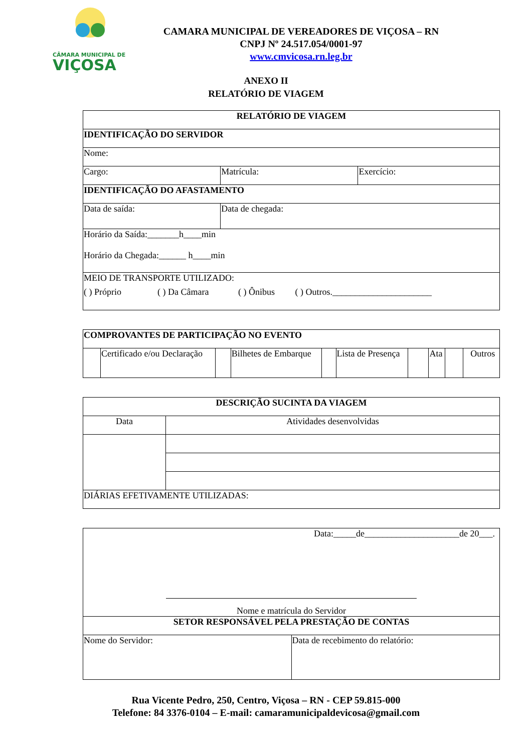CÂMARA MUNICIPAL DE
VIÇOSA
CAMARA MUNICIPAL DE VEREADORES DE VIÇOSA – RN
CNPJ Nº 24.517.054/0001-97
www.cmvicosa.rn.leg.br
ANEXO II
RELATÓRIO DE VIAGEM
| RELATÓRIO DE VIAGEM | | |
| --- | --- | --- |
| IDENTIFICAÇÃO DO SERVIDOR | | |
| Nome: | | |
| Cargo: | Matrícula: | Exercício: |
| IDENTIFICAÇÃO DO AFASTAMENTO | | |
| Data de saída: | Data de chegada: | |
| Horário da Saída:_______h____min Horário da Chegada:______ h____min | | |
| MEIO DE TRANSPORTE UTILIZADO: ( ) Próprio ( ) Da Câmara ( ) Ônibus ( ) Outros.______________________ | | |
| COMPROVANTES DE PARTICIPAÇÃO NO EVENTO | | | | | | | | | |
| --- | --- | --- | --- | --- | --- | --- | --- | --- | --- |
| | Certificado e/ou Declaração | | Bilhetes de Embarque | | Lista de Presença | | Ata | | Outros |
| DESCRIÇÃO SUCINTA DA VIAGEM | |
| --- | --- |
| Data | Atividades desenvolvidas |
| DIÁRIAS EFETIVAMENTE UTILIZADAS: | |
| Data:_____de_____________________de 20___. Nome e matrícula do Servidor | |
| SETOR RESPONSÁVEL PELA PRESTAÇÃO DE CONTAS | |
| Nome do Servidor: | Data de recebimento do relatório: |
Rua Vicente Pedro, 250, Centro, Viçosa – RN - CEP 59.815-000
Telefone: 84 3376-0104 – E-mail: camaramunicipaldevicosa@gmail.com